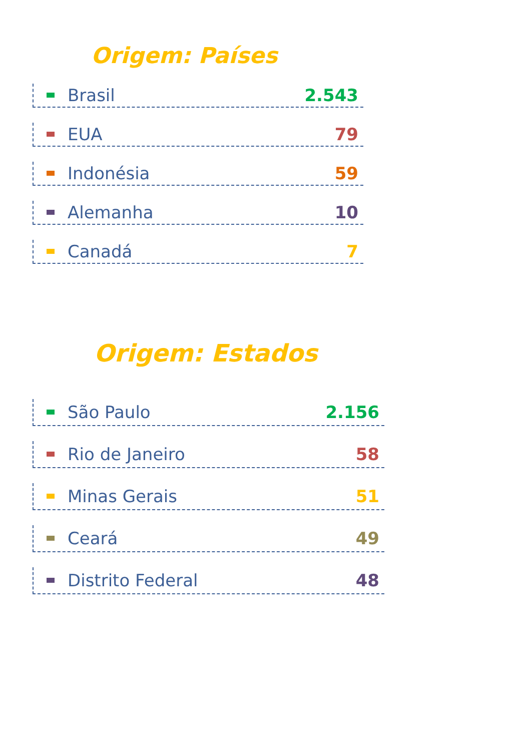Origem: Países
Brasil 2.543
EUA 79
Indonésia 59
Alemanha 10
Canadá 7
Origem: Estados
São Paulo 2.156
Rio de Janeiro 58
Minas Gerais 51
Ceará 49
Distrito Federal 48